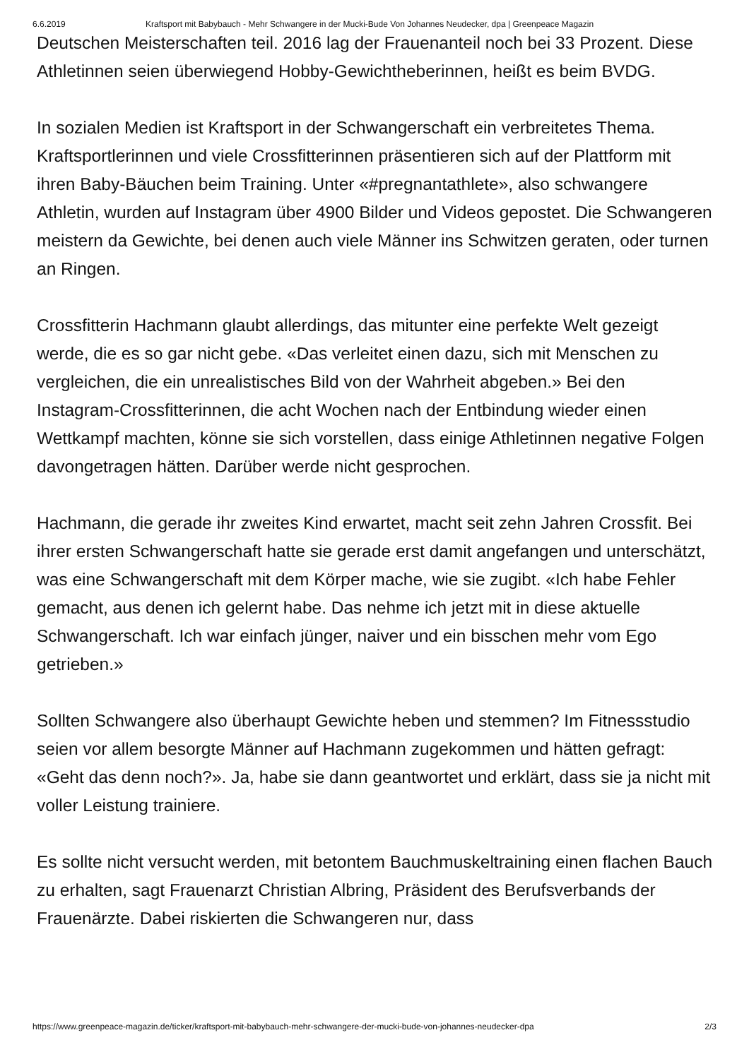6.6.2019 Kraftsport mit Babybauch - Mehr Schwangere in der Mucki-Bude Von Johannes Neudecker, dpa | Greenpeace Magazin
Deutschen Meisterschaften teil. 2016 lag der Frauenanteil noch bei 33 Prozent. Diese Athletinnen seien überwiegend Hobby-Gewichtheberinnen, heißt es beim BVDG.
In sozialen Medien ist Kraftsport in der Schwangerschaft ein verbreitetes Thema. Kraftsportlerinnen und viele Crossfitterinnen präsentieren sich auf der Plattform mit ihren Baby-Bäuchen beim Training. Unter «#pregnantathlete», also schwangere Athletin, wurden auf Instagram über 4900 Bilder und Videos gepostet. Die Schwangeren meistern da Gewichte, bei denen auch viele Männer ins Schwitzen geraten, oder turnen an Ringen.
Crossfitterin Hachmann glaubt allerdings, das mitunter eine perfekte Welt gezeigt werde, die es so gar nicht gebe. «Das verleitet einen dazu, sich mit Menschen zu vergleichen, die ein unrealistisches Bild von der Wahrheit abgeben.» Bei den Instagram-Crossfitterinnen, die acht Wochen nach der Entbindung wieder einen Wettkampf machten, könne sie sich vorstellen, dass einige Athletinnen negative Folgen davongetragen hätten. Darüber werde nicht gesprochen.
Hachmann, die gerade ihr zweites Kind erwartet, macht seit zehn Jahren Crossfit. Bei ihrer ersten Schwangerschaft hatte sie gerade erst damit angefangen und unterschätzt, was eine Schwangerschaft mit dem Körper mache, wie sie zugibt. «Ich habe Fehler gemacht, aus denen ich gelernt habe. Das nehme ich jetzt mit in diese aktuelle Schwangerschaft. Ich war einfach jünger, naiver und ein bisschen mehr vom Ego getrieben.»
Sollten Schwangere also überhaupt Gewichte heben und stemmen? Im Fitnessstudio seien vor allem besorgte Männer auf Hachmann zugekommen und hätten gefragt: «Geht das denn noch?». Ja, habe sie dann geantwortet und erklärt, dass sie ja nicht mit voller Leistung trainiere.
Es sollte nicht versucht werden, mit betontem Bauchmuskeltraining einen flachen Bauch zu erhalten, sagt Frauenarzt Christian Albring, Präsident des Berufsverbands der Frauenärzte. Dabei riskierten die Schwangeren nur, dass
https://www.greenpeace-magazin.de/ticker/kraftsport-mit-babybauch-mehr-schwangere-der-mucki-bude-von-johannes-neudecker-dpa 2/3